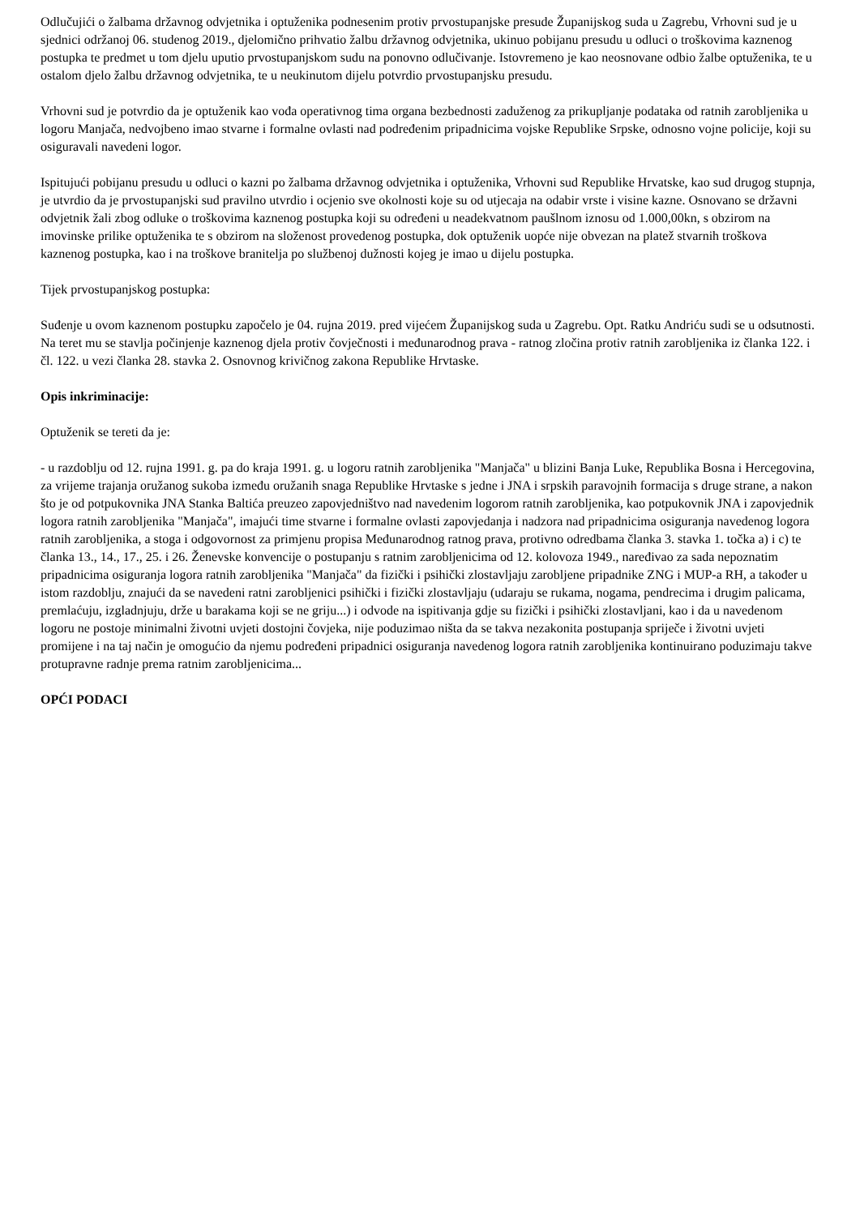Odlučujići o žalbama državnog odvjetnika i optuženika podnesenim protiv prvostupanjske presude Županijskog suda u Zagrebu, Vrhovni sud je u sjednici održanoj 06. studenog 2019., djelomično prihvatio žalbu državnog odvjetnika, ukinuo pobijanu presudu u odluci o troškovima kaznenog postupka te predmet u tom djelu uputio prvostupanjskom sudu na ponovno odlučivanje. Istovremeno je kao neosnovane odbio žalbe optuženika, te u ostalom djelo žalbu državnog odvjetnika, te u neukinutom dijelu potvrdio prvostupanjsku presudu.
Vrhovni sud je potvrdio da je optuženik kao vođa operativnog tima organa bezbednosti zaduženog za prikupljanje podataka od ratnih zarobljenika u logoru Manjača, nedvojbeno imao stvarne i formalne ovlasti nad podređenim pripadnicima vojske Republike Srpske, odnosno vojne policije, koji su osiguravali navedeni logor.
Ispitujući pobijanu presudu u odluci o kazni po žalbama državnog odvjetnika i optuženika, Vrhovni sud Republike Hrvatske, kao sud drugog stupnja, je utvrdio da je prvostupanjski sud pravilno utvrdio i ocjenio sve okolnosti koje su od utjecaja na odabir vrste i visine kazne. Osnovano se državni odvjetnik žali zbog odluke o troškovima kaznenog postupka koji su određeni u neadekvatnom paušlnom iznosu od 1.000,00kn, s obzirom na imovinske prilike optuženika te s obzirom na složenost provedenog postupka, dok optuženik uopće nije obvezan na platež stvarnih troškova kaznenog postupka, kao i na troškove branitelja po službenoj dužnosti kojeg je imao u dijelu postupka.
Tijek prvostupanjskog postupka:
Suđenje u ovom kaznenom postupku započelo je 04. rujna 2019. pred vijećem Županijskog suda u Zagrebu. Opt. Ratku Andriću sudi se u odsutnosti. Na teret mu se stavlja počinjenje kaznenog djela protiv čovječnosti i međunarodnog prava - ratnog zločina protiv ratnih zarobljenika iz članka 122. i čl. 122. u vezi članka 28. stavka 2. Osnovnog krivičnog zakona Republike Hrvtaske.
Opis inkriminacije:
Optuženik se tereti da je:
- u razdoblju od 12. rujna 1991. g. pa do kraja 1991. g. u logoru ratnih zarobljenika "Manjača" u blizini Banja Luke, Republika Bosna i Hercegovina, za vrijeme trajanja oružanog sukoba između oružanih snaga Republike Hrvtaske s jedne i JNA i srpskih paravojnih formacija s druge strane, a nakon što je od potpukovnika JNA Stanka Baltića preuzeo zapovjedništvo nad navedenim logorom ratnih zarobljenika, kao potpukovnik JNA i zapovjednik logora ratnih zarobljenika "Manjača", imajući time stvarne i formalne ovlasti zapovjedanja i nadzora nad pripadnicima osiguranja navedenog logora ratnih zarobljenika, a stoga i odgovornost za primjenu propisa Međunarodnog ratnog prava, protivno odredbama članka 3. stavka 1. točka a) i c) te članka 13., 14., 17., 25. i 26. Ženevske konvencije o postupanju s ratnim zarobljenicima od 12. kolovoza 1949., naređivao za sada nepoznatim pripadnicima osiguranja logora ratnih zarobljenika "Manjača" da fizički i psihički zlostavljaju zarobljene pripadnike ZNG i MUP-a RH, a također u istom razdoblju, znajući da se navedeni ratni zarobljenici psihički i fizički zlostavljaju (udaraju se rukama, nogama, pendrecima i drugim palicama, premlaćuju, izgladnjuju, drže u barakama koji se ne griju...) i odvode na ispitivanja gdje su fizički i psihički zlostavljani, kao i da u navedenom logoru ne postoje minimalni životni uvjeti dostojni čovjeka, nije poduzimao ništa da se takva nezakonita postupanja spriječe i životni uvjeti promijene i na taj način je omogućio da njemu podređeni pripadnici osiguranja navedenog logora ratnih zarobljenika kontinuirano poduzimaju takve protupravne radnje prema ratnim zarobljenicima...
OPĆI PODACI